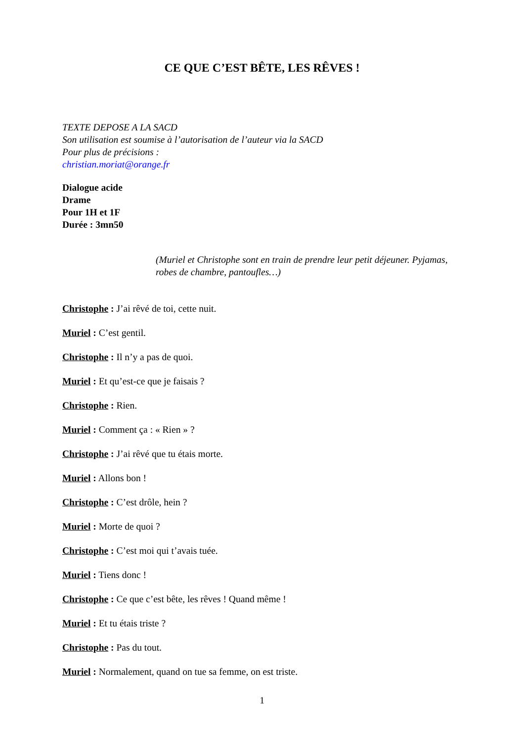CE QUE C’EST BÊTE, LES RÊVES !
TEXTE DEPOSE A LA SACD
Son utilisation est soumise à l’autorisation de l’auteur via la SACD
Pour plus de précisions :
christian.moriat@orange.fr
Dialogue acide
Drame
Pour 1H et 1F
Durée : 3mn50
(Muriel et Christophe sont en train de prendre leur petit déjeuner. Pyjamas, robes de chambre, pantoufles…)
Christophe : J’ai rêvé de toi, cette nuit.
Muriel : C’est gentil.
Christophe : Il n’y a pas de quoi.
Muriel : Et qu’est-ce que je faisais ?
Christophe : Rien.
Muriel : Comment ça : « Rien » ?
Christophe : J’ai rêvé que tu étais morte.
Muriel : Allons bon !
Christophe : C’est drôle, hein ?
Muriel : Morte de quoi ?
Christophe : C’est moi qui t’avais tuée.
Muriel : Tiens donc !
Christophe : Ce que c’est bête, les rêves ! Quand même !
Muriel : Et tu étais triste ?
Christophe : Pas du tout.
Muriel : Normalement, quand on tue sa femme, on est triste.
1